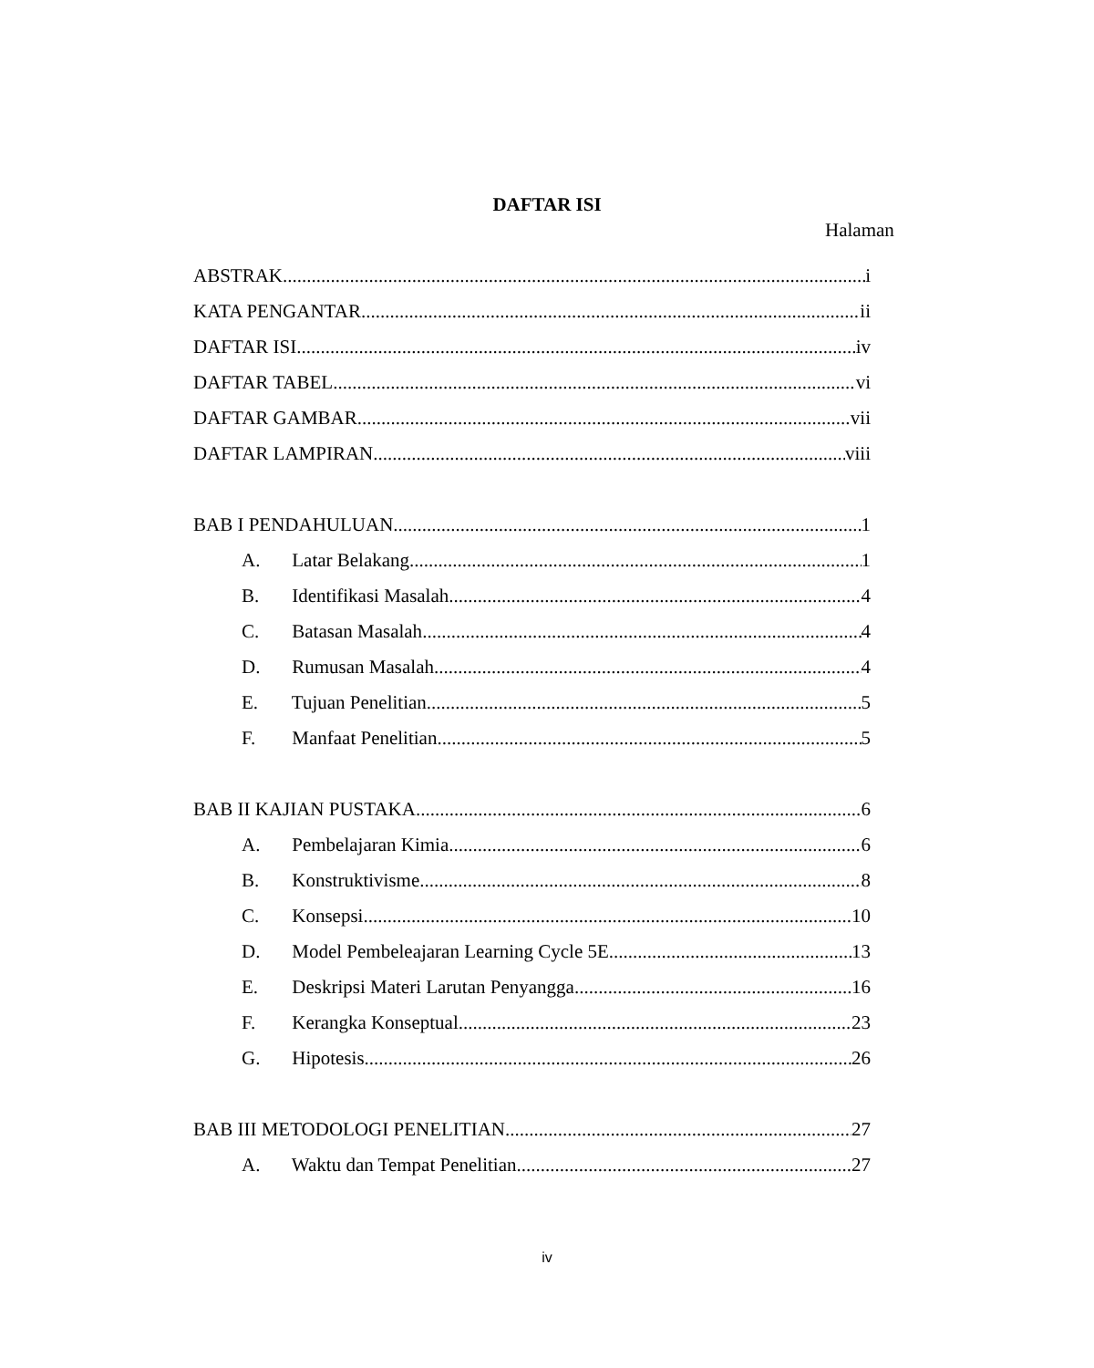DAFTAR ISI
Halaman
ABSTRAK i
KATA PENGANTAR ii
DAFTAR ISI iv
DAFTAR TABEL vi
DAFTAR GAMBAR vii
DAFTAR LAMPIRAN viii
BAB I PENDAHULUAN 1
A. Latar Belakang 1
B. Identifikasi Masalah 4
C. Batasan Masalah 4
D. Rumusan Masalah 4
E. Tujuan Penelitian 5
F. Manfaat Penelitian 5
BAB II KAJIAN PUSTAKA 6
A. Pembelajaran Kimia 6
B. Konstruktivisme 8
C. Konsepsi 10
D. Model Pembeleajaran Learning Cycle 5E 13
E. Deskripsi Materi Larutan Penyangga 16
F. Kerangka Konseptual 23
G. Hipotesis 26
BAB III METODOLOGI PENELITIAN 27
A. Waktu dan Tempat Penelitian 27
iv